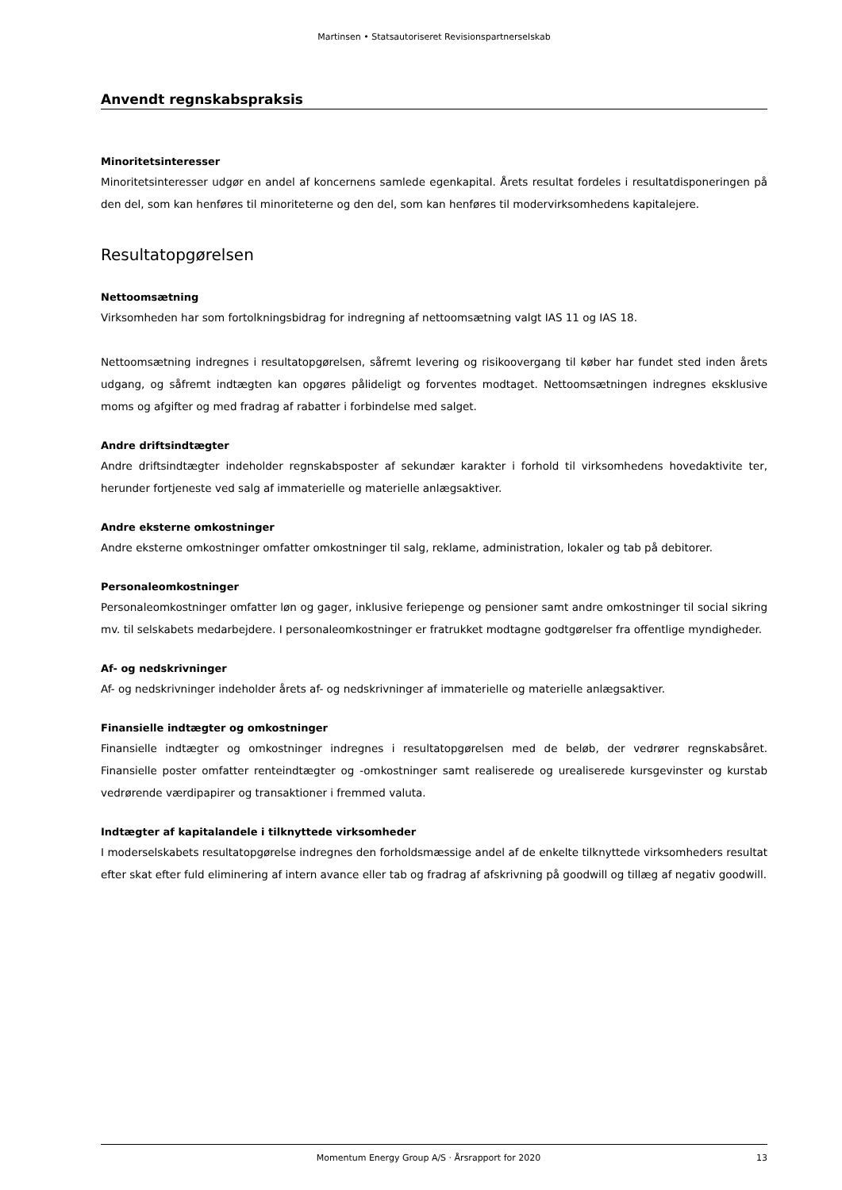Martinsen • Statsautoriseret Revisionspartnerselskab
Anvendt regnskabspraksis
Minoritetsinteresser
Minoritetsinteresser udgør en andel af koncernens samlede egenkapital. Årets resultat fordeles i resultatdisponeringen på den del, som kan henføres til minoriteterne og den del, som kan henføres til modervirksomhedens kapitalejere.
Resultatopgørelsen
Nettoomsætning
Virksomheden har som fortolkningsbidrag for indregning af nettoomsætning valgt IAS 11 og IAS 18.
Nettoomsætning indregnes i resultatopgørelsen, såfremt levering og risikoovergang til køber har fundet sted inden årets udgang, og såfremt indtægten kan opgøres pålideligt og forventes modtaget. Nettoomsætningen indregnes eksklusive moms og afgifter og med fradrag af rabatter i forbindelse med salget.
Andre driftsindtægter
Andre driftsindtægter indeholder regnskabsposter af sekundær karakter i forhold til virksomhedens hovedaktivite ter, herunder fortjeneste ved salg af immaterielle og materielle anlægsaktiver.
Andre eksterne omkostninger
Andre eksterne omkostninger omfatter omkostninger til salg, reklame, administration, lokaler og tab på debitorer.
Personaleomkostninger
Personaleomkostninger omfatter løn og gager, inklusive feriepenge og pensioner samt andre omkostninger til social sikring mv. til selskabets medarbejdere. I personaleomkostninger er fratrukket modtagne godtgørelser fra offentlige myndigheder.
Af- og nedskrivninger
Af- og nedskrivninger indeholder årets af- og nedskrivninger af immaterielle og materielle anlægsaktiver.
Finansielle indtægter og omkostninger
Finansielle indtægter og omkostninger indregnes i resultatopgørelsen med de beløb, der vedrører regnskabsåret. Finansielle poster omfatter renteindtægter og -omkostninger samt realiserede og urealiserede kursgevinster og kurstab vedrørende værdipapirer og transaktioner i fremmed valuta.
Indtægter af kapitalandele i tilknyttede virksomheder
I moderselskabets resultatopgørelse indregnes den forholdsmæssige andel af de enkelte tilknyttede virksomheders resultat efter skat efter fuld eliminering af intern avance eller tab og fradrag af afskrivning på goodwill og tillæg af negativ goodwill.
Momentum Energy Group A/S · Årsrapport for 2020 13